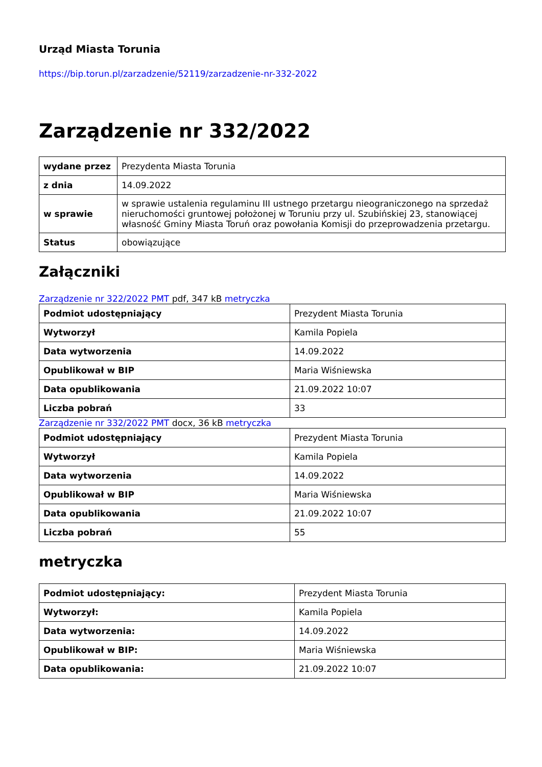Urząd Miasta Torunia
https://bip.torun.pl/zarzadzenie/52119/zarzadzenie-nr-332-2022
Zarządzenie nr 332/2022
| wydane przez | Prezydenta Miasta Torunia |
| z dnia | 14.09.2022 |
| w sprawie | w sprawie ustalenia regulaminu III ustnego przetargu nieograniczonego na sprzedaż nieruchomości gruntowej położonej w Toruniu przy ul. Szubińskiej 23, stanowiącej własność Gminy Miasta Toruń oraz powołania Komisji do przeprowadzenia przetargu. |
| Status | obowiązujące |
Załączniki
Zarządzenie nr 322/2022 PMT pdf, 347 kB metryczka
| Podmiot udostępniający | Prezydent Miasta Torunia |
| Wytworzył | Kamila Popiela |
| Data wytworzenia | 14.09.2022 |
| Opublikował w BIP | Maria Wiśniewska |
| Data opublikowania | 21.09.2022 10:07 |
| Liczba pobrań | 33 |
Zarządzenie nr 332/2022 PMT docx, 36 kB metryczka
| Podmiot udostępniający | Prezydent Miasta Torunia |
| Wytworzył | Kamila Popiela |
| Data wytworzenia | 14.09.2022 |
| Opublikował w BIP | Maria Wiśniewska |
| Data opublikowania | 21.09.2022 10:07 |
| Liczba pobrań | 55 |
metryczka
| Podmiot udostępniający: | Prezydent Miasta Torunia |
| Wytworzył: | Kamila Popiela |
| Data wytworzenia: | 14.09.2022 |
| Opublikował w BIP: | Maria Wiśniewska |
| Data opublikowania: | 21.09.2022 10:07 |